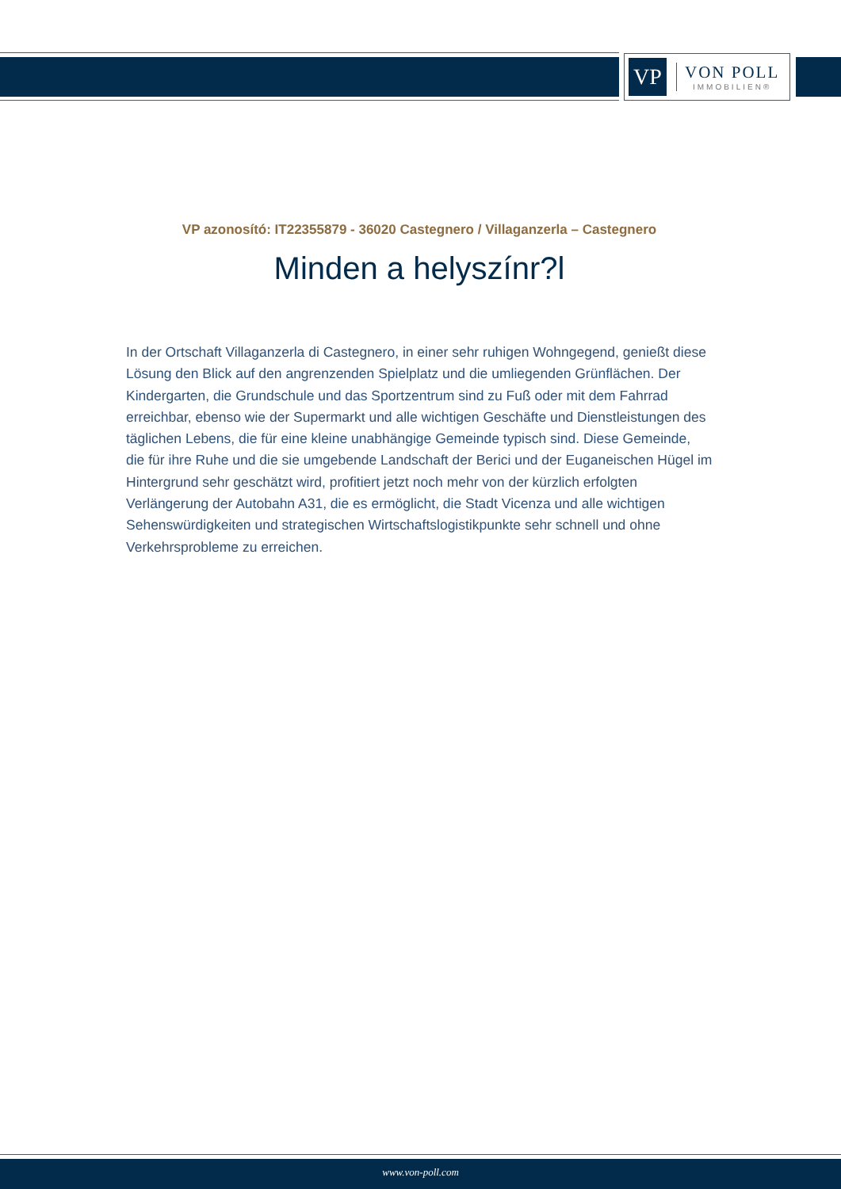VP
VON POLL
IMMOBILIEN®
VP azonosító: IT22355879 - 36020 Castegnero / Villaganzerla – Castegnero
Minden a helyszínr?l
In der Ortschaft Villaganzerla di Castegnero, in einer sehr ruhigen Wohngegend, genießt diese Lösung den Blick auf den angrenzenden Spielplatz und die umliegenden Grünflächen. Der Kindergarten, die Grundschule und das Sportzentrum sind zu Fuß oder mit dem Fahrrad erreichbar, ebenso wie der Supermarkt und alle wichtigen Geschäfte und Dienstleistungen des täglichen Lebens, die für eine kleine unabhängige Gemeinde typisch sind. Diese Gemeinde, die für ihre Ruhe und die sie umgebende Landschaft der Berici und der Euganeischen Hügel im Hintergrund sehr geschätzt wird, profitiert jetzt noch mehr von der kürzlich erfolgten Verlängerung der Autobahn A31, die es ermöglicht, die Stadt Vicenza und alle wichtigen Sehenswürdigkeiten und strategischen Wirtschaftslogistikpunkte sehr schnell und ohne Verkehrsprobleme zu erreichen.
www.von-poll.com